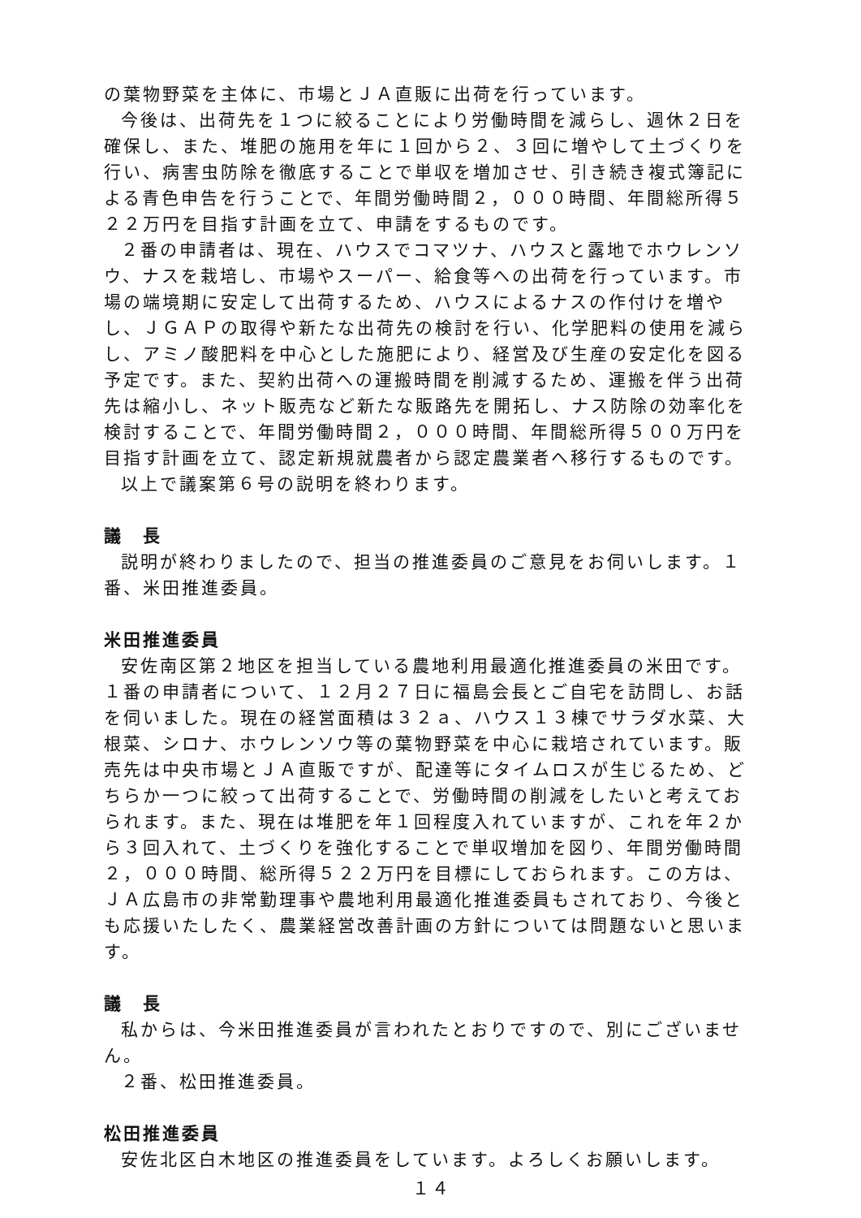の葉物野菜を主体に、市場とＪＡ直販に出荷を行っています。
今後は、出荷先を１つに絞ることにより労働時間を減らし、週休２日を確保し、また、堆肥の施用を年に１回から２、３回に増やして土づくりを行い、病害虫防除を徹底することで単収を増加させ、引き続き複式簿記による青色申告を行うことで、年間労働時間２，０００時間、年間総所得５２２万円を目指す計画を立て、申請をするものです。
２番の申請者は、現在、ハウスでコマツナ、ハウスと露地でホウレンソウ、ナスを栽培し、市場やスーパー、給食等への出荷を行っています。市場の端境期に安定して出荷するため、ハウスによるナスの作付けを増やし、ＪＧＡＰの取得や新たな出荷先の検討を行い、化学肥料の使用を減らし、アミノ酸肥料を中心とした施肥により、経営及び生産の安定化を図る予定です。また、契約出荷への運搬時間を削減するため、運搬を伴う出荷先は縮小し、ネット販売など新たな販路先を開拓し、ナス防除の効率化を検討することで、年間労働時間２，０００時間、年間総所得５００万円を目指す計画を立て、認定新規就農者から認定農業者へ移行するものです。
以上で議案第６号の説明を終わります。
議　長
説明が終わりましたので、担当の推進委員のご意見をお伺いします。１番、米田推進委員。
米田推進委員
安佐南区第２地区を担当している農地利用最適化推進委員の米田です。１番の申請者について、１２月２７日に福島会長とご自宅を訪問し、お話を伺いました。現在の経営面積は３２ａ、ハウス１３棟でサラダ水菜、大根菜、シロナ、ホウレンソウ等の葉物野菜を中心に栽培されています。販売先は中央市場とＪＡ直販ですが、配達等にタイムロスが生じるため、どちらか一つに絞って出荷することで、労働時間の削減をしたいと考えておられます。また、現在は堆肥を年１回程度入れていますが、これを年２から３回入れて、土づくりを強化することで単収増加を図り、年間労働時間２，０００時間、総所得５２２万円を目標にしておられます。この方は、ＪＡ広島市の非常勤理事や農地利用最適化推進委員もされており、今後とも応援いたしたく、農業経営改善計画の方針については問題ないと思います。
議　長
私からは、今米田推進委員が言われたとおりですので、別にございません。
２番、松田推進委員。
松田推進委員
安佐北区白木地区の推進委員をしています。よろしくお願いします。
１４